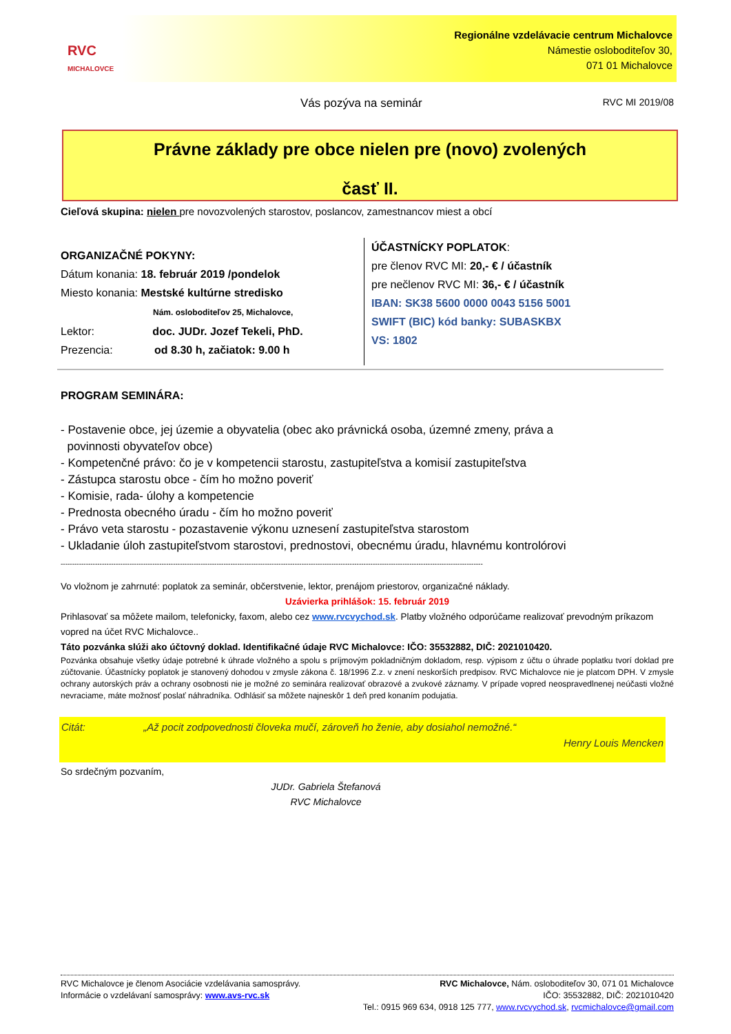RVC
MICHALOVCE
Regionálne vzdelávacie centrum Michalovce
Námestie osloboditeľov 30,
071 01 Michalovce
Vás pozýva na seminár RVC MI 2019/08
Právne základy pre obce nielen pre (novo) zvolených
časť II.
Cieľová skupina: nielen pre novozvolených starostov, poslancov, zamestnancov miest a obcí
ORGANIZAČNÉ POKYNY:
Dátum konania: 18. február 2019 /pondelok
Miesto konania: Mestské kultúrne stredisko
Nám. osloboditeľov 25, Michalovce,
Lektor: doc. JUDr. Jozef Tekeli, PhD.
Prezencia: od 8.30 h, začiatok: 9.00 h
ÚČASTNÍCKY POPLATOK:
pre členov RVC MI: 20,- € / účastník
pre nečlenov RVC MI: 36,- € / účastník
IBAN: SK38 5600 0000 0043 5156 5001
SWIFT (BIC) kód banky: SUBASKBX
VS: 1802
PROGRAM SEMINÁRA:
- Postavenie obce, jej územie a obyvatelia (obec ako právnická osoba, územné zmeny, práva a
povinnosti obyvateľov obce)
- Kompetenčné právo: čo je v kompetencii starostu, zastupiteľstva a komisií zastupiteľstva
- Zástupca starostu obce - čím ho možno poveriť
- Komisie, rada- úlohy a kompetencie
- Prednosta obecného úradu - čím ho možno poveriť
- Právo veta starostu - pozastavenie výkonu uznesení zastupiteľstva starostom
- Ukladanie úloh zastupiteľstvom starostovi, prednostovi, obecnému úradu, hlavnému kontrolórovi
----------------------------------------------------------------------------------------------------------------------------------------------------------------------------------------
Vo vložnom je zahrnuté: poplatok za seminár, občerstvenie, lektor, prenájom priestorov, organizačné náklady.
Uzávierka prihlášok: 15. február 2019
Prihlasovať sa môžete mailom, telefonicky, faxom, alebo cez www.rvcvychod.sk. Platby vložného odporúčame realizovať prevodným príkazom vopred na účet RVC Michalovce..
Táto pozvánka slúži ako účtovný doklad. Identifikačné údaje RVC Michalovce: IČO: 35532882, DIČ: 2021010420.
Pozvánka obsahuje všetky údaje potrebné k úhrade vložného a spolu s príjmovým pokladničným dokladom, resp. výpisom z účtu o úhrade poplatku tvorí doklad pre zúčtovanie. Účastnícky poplatok je stanovený dohodou v zmysle zákona č. 18/1996 Z.z. v znení neskorších predpisov. RVC Michalovce nie je platcom DPH. V zmysle ochrany autorských práv a ochrany osobnosti nie je možné zo seminára realizovať obrazové a zvukové záznamy. V prípade vopred neospravedlnenej neúčasti vložné nevraciame, máte možnosť poslať náhradníka. Odhlásiť sa môžete najneskôr 1 deň pred konaním podujatia.
Citát: „Až pocit zodpovednosti človeka mučí, zároveň ho ženie, aby dosiahol nemožné.“
Henry Louis Mencken
So srdečným pozvaním,
JUDr. Gabriela Štefanová
RVC Michalovce
RVC Michalovce je členom Asociácie vzdelávania samosprávy.
Informácie o vzdelávaní samosprávy: www.avs-rvc.sk
RVC Michalovce, Nám. osloboditeľov 30, 071 01 Michalovce
IČO: 35532882, DIČ: 2021010420
Tel.: 0915 969 634, 0918 125 777, www.rvcvychod.sk, rvcmichalovce@gmail.com